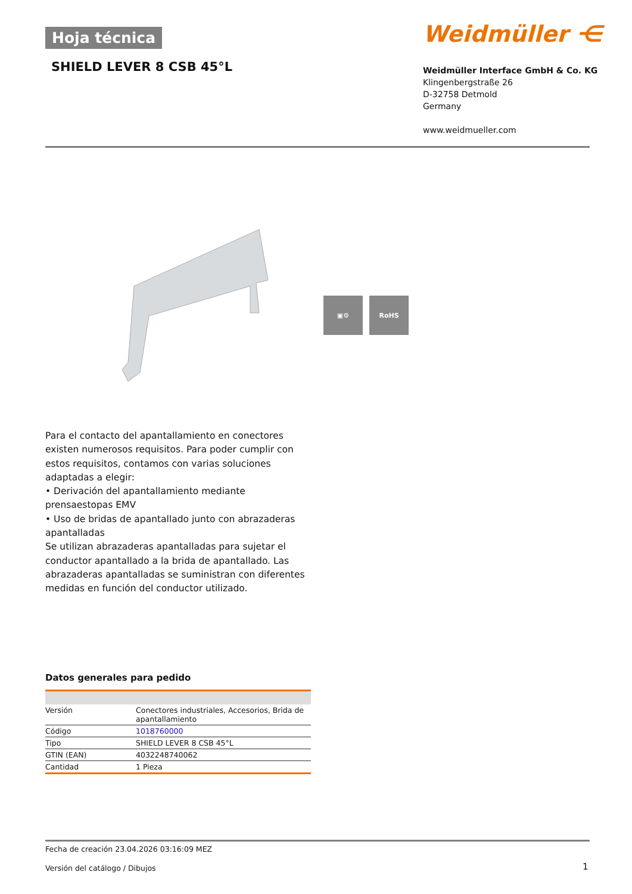Hoja técnica
SHIELD LEVER 8 CSB 45°L
Weidmüller ⋲
Weidmüller Interface GmbH & Co. KG
Klingenbergstraße 26
D-32758 Detmold
Germany
www.weidmueller.com
▣⚙ RoHS
Para el contacto del apantallamiento en conectores existen numerosos requisitos. Para poder cumplir con estos requisitos, contamos con varias soluciones adaptadas a elegir:
• Derivación del apantallamiento mediante prensaestopas EMV
• Uso de bridas de apantallado junto con abrazaderas apantalladas
Se utilizan abrazaderas apantalladas para sujetar el conductor apantallado a la brida de apantallado. Las abrazaderas apantalladas se suministran con diferentes medidas en función del conductor utilizado.
Datos generales para pedido
| Versión | Conectores industriales, Accesorios, Brida de apantallamiento |
| Código | 1018760000 |
| Tipo | SHIELD LEVER 8 CSB 45°L |
| GTIN (EAN) | 4032248740062 |
| Cantidad | 1 Pieza |
Fecha de creación 23.04.2026 03:16:09 MEZ
Versión del catálogo / Dibujos 1